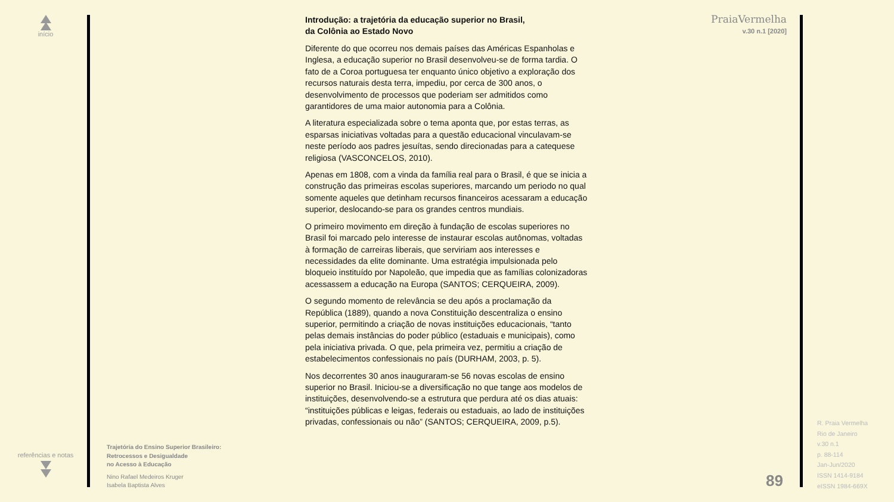início
referências e notas
Introdução: a trajetória da educação superior no Brasil,
da Colônia ao Estado Novo
Diferente do que ocorreu nos demais países das Américas Espanholas e Inglesa, a educação superior no Brasil desenvolveu-se de forma tardia. O fato de a Coroa portuguesa ter enquanto único objetivo a exploração dos recursos naturais desta terra, impediu, por cerca de 300 anos, o desenvolvimento de processos que poderiam ser admitidos como garantidores de uma maior autonomia para a Colônia.
A literatura especializada sobre o tema aponta que, por estas terras, as esparsas iniciativas voltadas para a questão educacional vinculavam-se neste período aos padres jesuítas, sendo direcionadas para a catequese religiosa (VASCONCELOS, 2010).
Apenas em 1808, com a vinda da família real para o Brasil, é que se inicia a construção das primeiras escolas superiores, marcando um periodo no qual somente aqueles que detinham recursos financeiros acessaram a educação superior, deslocando-se para os grandes centros mundiais.
O primeiro movimento em direção à fundação de escolas superiores no Brasil foi marcado pelo interesse de instaurar escolas autônomas, voltadas à formação de carreiras liberais, que serviriam aos interesses e necessidades da elite dominante. Uma estratégia impulsionada pelo bloqueio instituído por Napoleão, que impedia que as famílias colonizadoras acessassem a educação na Europa (SANTOS; CERQUEIRA, 2009).
O segundo momento de relevância se deu após a proclamação da República (1889), quando a nova Constituição descentraliza o ensino superior, permitindo a criação de novas instituições educacionais, “tanto pelas demais instâncias do poder público (estaduais e municipais), como pela iniciativa privada. O que, pela primeira vez, permitiu a criação de estabelecimentos confessionais no país (DURHAM, 2003, p. 5).
Nos decorrentes 30 anos inauguraram-se 56 novas escolas de ensino superior no Brasil. Iniciou-se a diversificação no que tange aos modelos de instituições, desenvolvendo-se a estrutura que perdura até os dias atuais: “instituições públicas e leigas, federais ou estaduais, ao lado de instituições privadas, confessionais ou não” (SANTOS; CERQUEIRA, 2009, p.5).
Trajetória do Ensino Superior Brasileiro:
Retrocessos e Desigualdade
no Acesso à Educação
Nino Rafael Medeiros Kruger
Isabela Baptista Alves
PraiaVermelha
v.30 n.1 [2020]
89
R. Praia Vermelha
Rio de Janeiro
v.30 n.1
p. 88-114
Jan-Jun/2020
ISSN 1414-9184
eISSN 1984-669X